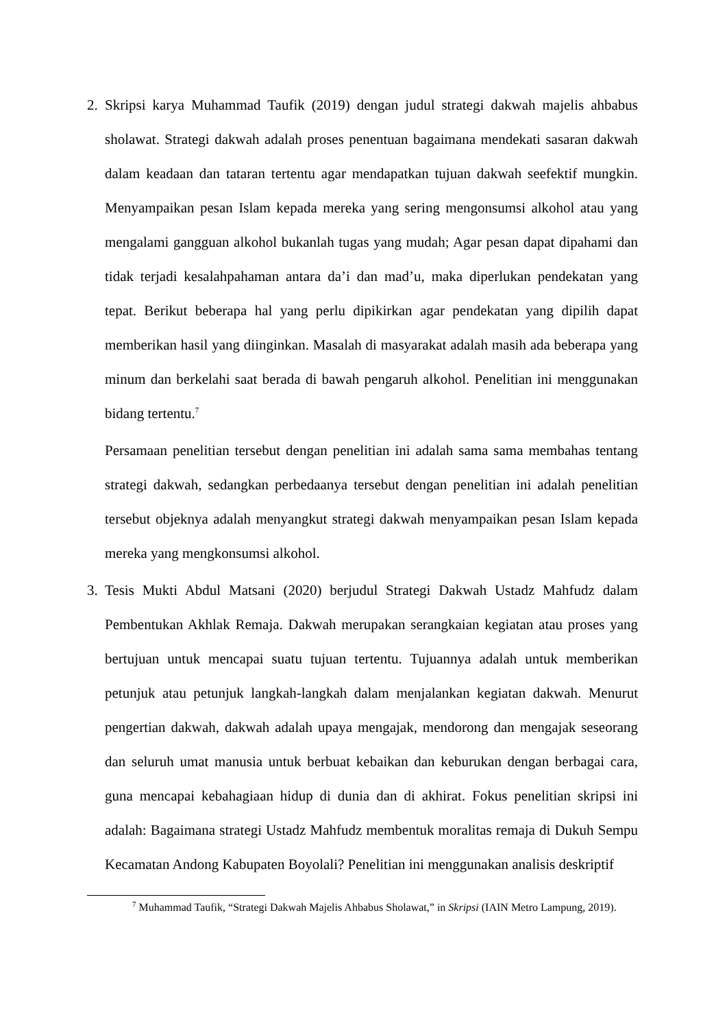2. Skripsi karya Muhammad Taufik (2019) dengan judul strategi dakwah majelis ahbabus sholawat. Strategi dakwah adalah proses penentuan bagaimana mendekati sasaran dakwah dalam keadaan dan tataran tertentu agar mendapatkan tujuan dakwah seefektif mungkin. Menyampaikan pesan Islam kepada mereka yang sering mengonsumsi alkohol atau yang mengalami gangguan alkohol bukanlah tugas yang mudah; Agar pesan dapat dipahami dan tidak terjadi kesalahpahaman antara da’i dan mad’u, maka diperlukan pendekatan yang tepat. Berikut beberapa hal yang perlu dipikirkan agar pendekatan yang dipilih dapat memberikan hasil yang diinginkan. Masalah di masyarakat adalah masih ada beberapa yang minum dan berkelahi saat berada di bawah pengaruh alkohol. Penelitian ini menggunakan bidang tertentu.<sup>7</sup>
Persamaan penelitian tersebut dengan penelitian ini adalah sama sama membahas tentang strategi dakwah, sedangkan perbedaanya tersebut dengan penelitian ini adalah penelitian tersebut objeknya adalah menyangkut strategi dakwah menyampaikan pesan Islam kepada mereka yang mengkonsumsi alkohol.
3. Tesis Mukti Abdul Matsani (2020) berjudul Strategi Dakwah Ustadz Mahfudz dalam Pembentukan Akhlak Remaja. Dakwah merupakan serangkaian kegiatan atau proses yang bertujuan untuk mencapai suatu tujuan tertentu. Tujuannya adalah untuk memberikan petunjuk atau petunjuk langkah-langkah dalam menjalankan kegiatan dakwah. Menurut pengertian dakwah, dakwah adalah upaya mengajak, mendorong dan mengajak seseorang dan seluruh umat manusia untuk berbuat kebaikan dan keburukan dengan berbagai cara, guna mencapai kebahagiaan hidup di dunia dan di akhirat. Fokus penelitian skripsi ini adalah: Bagaimana strategi Ustadz Mahfudz membentuk moralitas remaja di Dukuh Sempu Kecamatan Andong Kabupaten Boyolali? Penelitian ini menggunakan analisis deskriptif
<sup>7</sup> Muhammad Taufik, “Strategi Dakwah Majelis Ahbabus Sholawat,” in Skripsi (IAIN Metro Lampung, 2019).